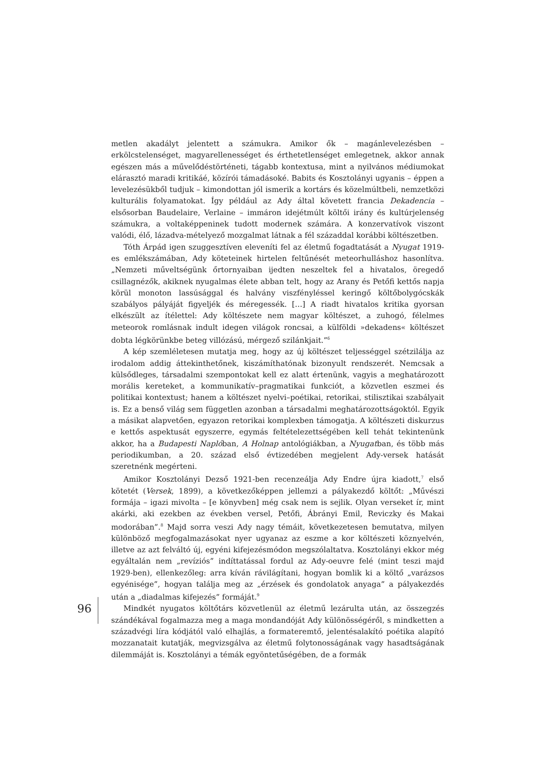metlen akadályt jelentett a számukra. Amikor ők – magánlevelezésben – erkölcstelenséget, magyarellenességet és érthetetlenséget emlegetnek, akkor annak egészen más a művelődéstörténeti, tágabb kontextusa, mint a nyilvános médiumokat elárasztó maradi kritikáé, közírói támadásoké. Babits és Kosztolányi ugyanis – éppen a levelezésükből tudjuk – kimondottan jól ismerik a kortárs és közelmúltbeli, nemzetközi kulturális folyamatokat. Így például az Ady által követett francia Dekadencia – elsősorban Baudelaire, Verlaine – immáron idejétmúlt költői irány és kultúrjelenség számukra, a voltaképpeninek tudott modernek számára. A konzervatívok viszont valódi, élő, lázadva-mételyező mozgalmat látnak a fél századdal korábbi költészetben.
Tóth Árpád igen szuggesztíven eleveníti fel az életmű fogadtatását a Nyugat 1919-es emlékszámában, Ady köteteinek hirtelen feltűnését meteorhulláshoz hasonlítva. „Nemzeti műveltségünk őrtornyaiban ijedten neszeltek fel a hivatalos, öregedő csillagnézők, akiknek nyugalmas élete abban telt, hogy az Arany és Petőfi kettős napja körül monoton lassúsággal és halvány viszfényléssel keringő költőbolygócskák szabályos pályáját figyeljék és méregessék. […] A riadt hivatalos kritika gyorsan elkészült az ítélettel: Ady költészete nem magyar költészet, a zuhogó, félelmes meteorok romlásnak indult idegen világok roncsai, a külföldi »dekadens« költészet dobta légkörünkbe beteg villózású, mérgező szilánkjait.”<sup>6</sup>
A kép szemléletesen mutatja meg, hogy az új költészet teljességgel szétzilálja az irodalom addig áttekinthetőnek, kiszámíthatónak bizonyult rendszerét. Nemcsak a külsődleges, társadalmi szempontokat kell ez alatt értenünk, vagyis a meghatározott morális kereteket, a kommunikatív–pragmatikai funkciót, a közvetlen eszmei és politikai kontextust; hanem a költészet nyelvi–poétikai, retorikai, stilisztikai szabályait is. Ez a benső világ sem független azonban a társadalmi meghatározottságoktól. Egyik a másikat alapvetően, egyazon retorikai komplexben támogatja. A költészeti diskurzus e kettős aspektusát egyszerre, egymás feltételezettségében kell tehát tekintenünk akkor, ha a Budapesti Naplóban, A Holnap antológiákban, a Nyugatban, és több más periodikumban, a 20. század első évtizedében megjelent Ady-versek hatását szeretnénk megérteni.
Amikor Kosztolányi Dezső 1921-ben recenzeálja Ady Endre újra kiadott,<sup>7</sup> első kötetét (Versek, 1899), a következőképpen jellemzi a pályakezdő költőt: „Művészi formája – igazi mivolta – [e könyvben] még csak nem is sejlik. Olyan verseket ír, mint akárki, aki ezekben az években versel, Petőfi, Ábrányi Emil, Reviczky és Makai modorában”.<sup>8</sup> Majd sorra veszi Ady nagy témáit, következetesen bemutatva, milyen különböző megfogalmazásokat nyer ugyanaz az eszme a kor költészeti köznyelvén, illetve az azt felváltó új, egyéni kifejezésmódon megszólaltatva. Kosztolányi ekkor még egyáltalán nem „revíziós” indíttatással fordul az Ady-oeuvre felé (mint teszi majd 1929-ben), ellenkezőleg: arra kíván rávilágítani, hogyan bomlik ki a költő „varázsos egyénisége”, hogyan találja meg az „érzések és gondolatok anyaga” a pályakezdés után a „diadalmas kifejezés” formáját.<sup>9</sup>
Mindkét nyugatos költőtárs közvetlenül az életmű lezárulta után, az összegzés szándékával fogalmazza meg a maga mondandóját Ady különösségéről, s mindketten a századvégi líra kódjától való elhajlás, a formateremtő, jelentésalakító poétika alapító mozzanatait kutatják, megvizsgálva az életmű folytonosságának vagy hasadtságának dilemmáját is. Kosztolányi a témák egyöntetűségében, de a formák
96